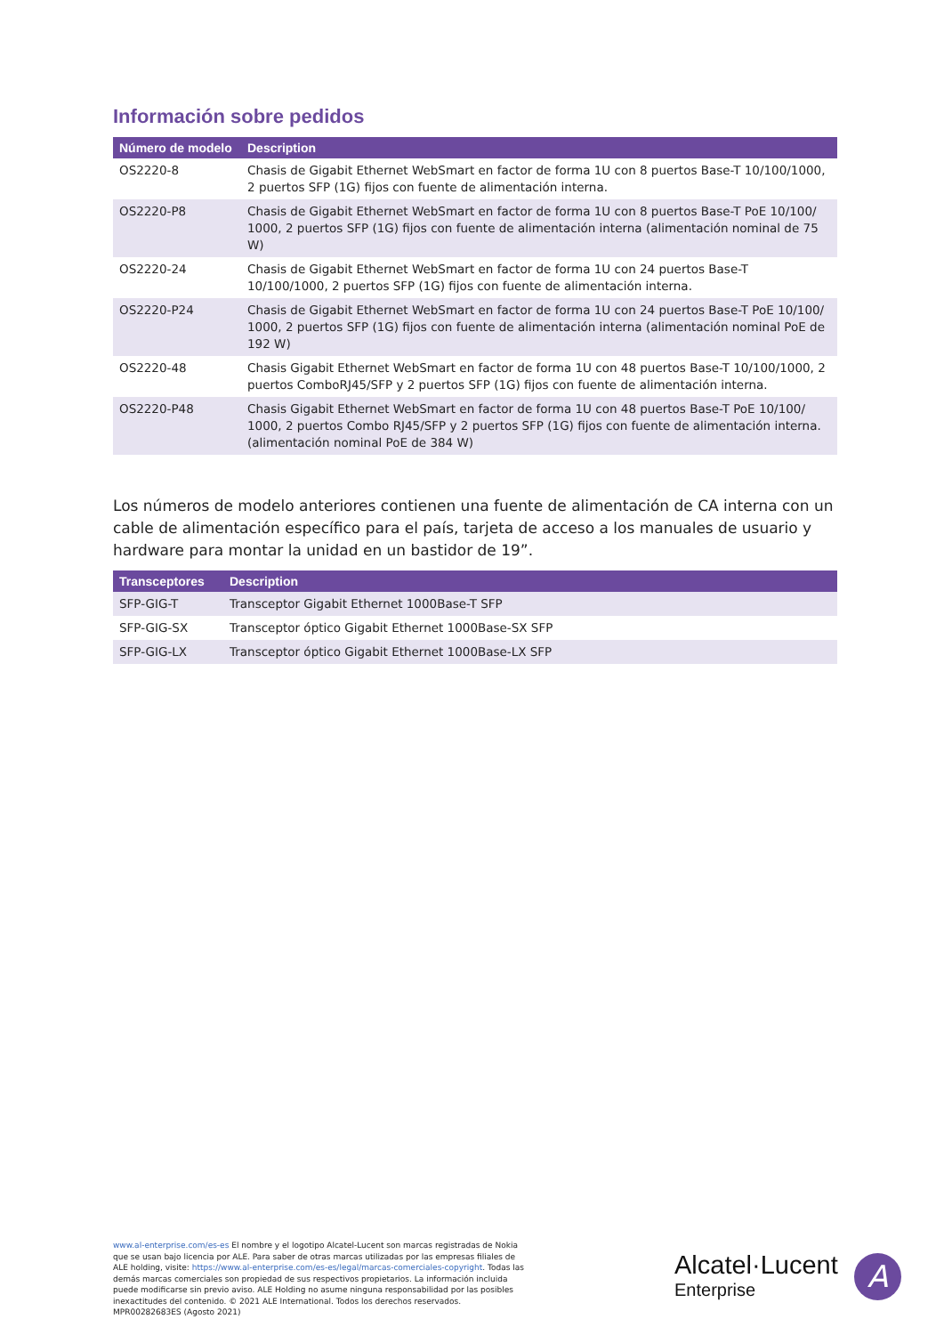Información sobre pedidos
| Número de modelo | Description |
| --- | --- |
| OS2220-8 | Chasis de Gigabit Ethernet WebSmart en factor de forma 1U con 8 puertos Base-T 10/100/1000, 2 puertos SFP (1G) fijos con fuente de alimentación interna. |
| OS2220-P8 | Chasis de Gigabit Ethernet WebSmart en factor de forma 1U con 8 puertos Base-T PoE 10/100/ 1000, 2 puertos SFP (1G) fijos con fuente de alimentación interna (alimentación nominal de 75 W) |
| OS2220-24 | Chasis de Gigabit Ethernet WebSmart en factor de forma 1U con 24 puertos Base-T 10/100/1000, 2 puertos SFP (1G) fijos con fuente de alimentación interna. |
| OS2220-P24 | Chasis de Gigabit Ethernet WebSmart en factor de forma 1U con 24 puertos Base-T PoE 10/100/ 1000, 2 puertos SFP (1G) fijos con fuente de alimentación interna (alimentación nominal PoE de 192 W) |
| OS2220-48 | Chasis Gigabit Ethernet WebSmart en factor de forma 1U con 48 puertos Base-T 10/100/1000, 2 puertos ComboRJ45/SFP y 2 puertos SFP (1G) fijos con fuente de alimentación interna. |
| OS2220-P48 | Chasis Gigabit Ethernet WebSmart en factor de forma 1U con 48 puertos Base-T PoE 10/100/ 1000, 2 puertos Combo RJ45/SFP y 2 puertos SFP (1G) fijos con fuente de alimentación interna. (alimentación nominal PoE de 384 W) |
Los números de modelo anteriores contienen una fuente de alimentación de CA interna con un cable de alimentación específico para el país, tarjeta de acceso a los manuales de usuario y hardware para montar la unidad en un bastidor de 19”.
| Transceptores | Description |
| --- | --- |
| SFP-GIG-T | Transceptor Gigabit Ethernet 1000Base-T SFP |
| SFP-GIG-SX | Transceptor óptico Gigabit Ethernet 1000Base-SX SFP |
| SFP-GIG-LX | Transceptor óptico Gigabit Ethernet 1000Base-LX SFP |
www.al-enterprise.com/es-es El nombre y el logotipo Alcatel-Lucent son marcas registradas de Nokia que se usan bajo licencia por ALE. Para saber de otras marcas utilizadas por las empresas filiales de ALE holding, visite: https://www.al-enterprise.com/es-es/legal/marcas-comerciales-copyright. Todas las demás marcas comerciales son propiedad de sus respectivos propietarios. La información incluida puede modificarse sin previo aviso. ALE Holding no asume ninguna responsabilidad por las posibles inexactitudes del contenido. © 2021 ALE International. Todos los derechos reservados. MPR00282683ES (Agosto 2021)
Alcatel·Lucent
Enterprise
A